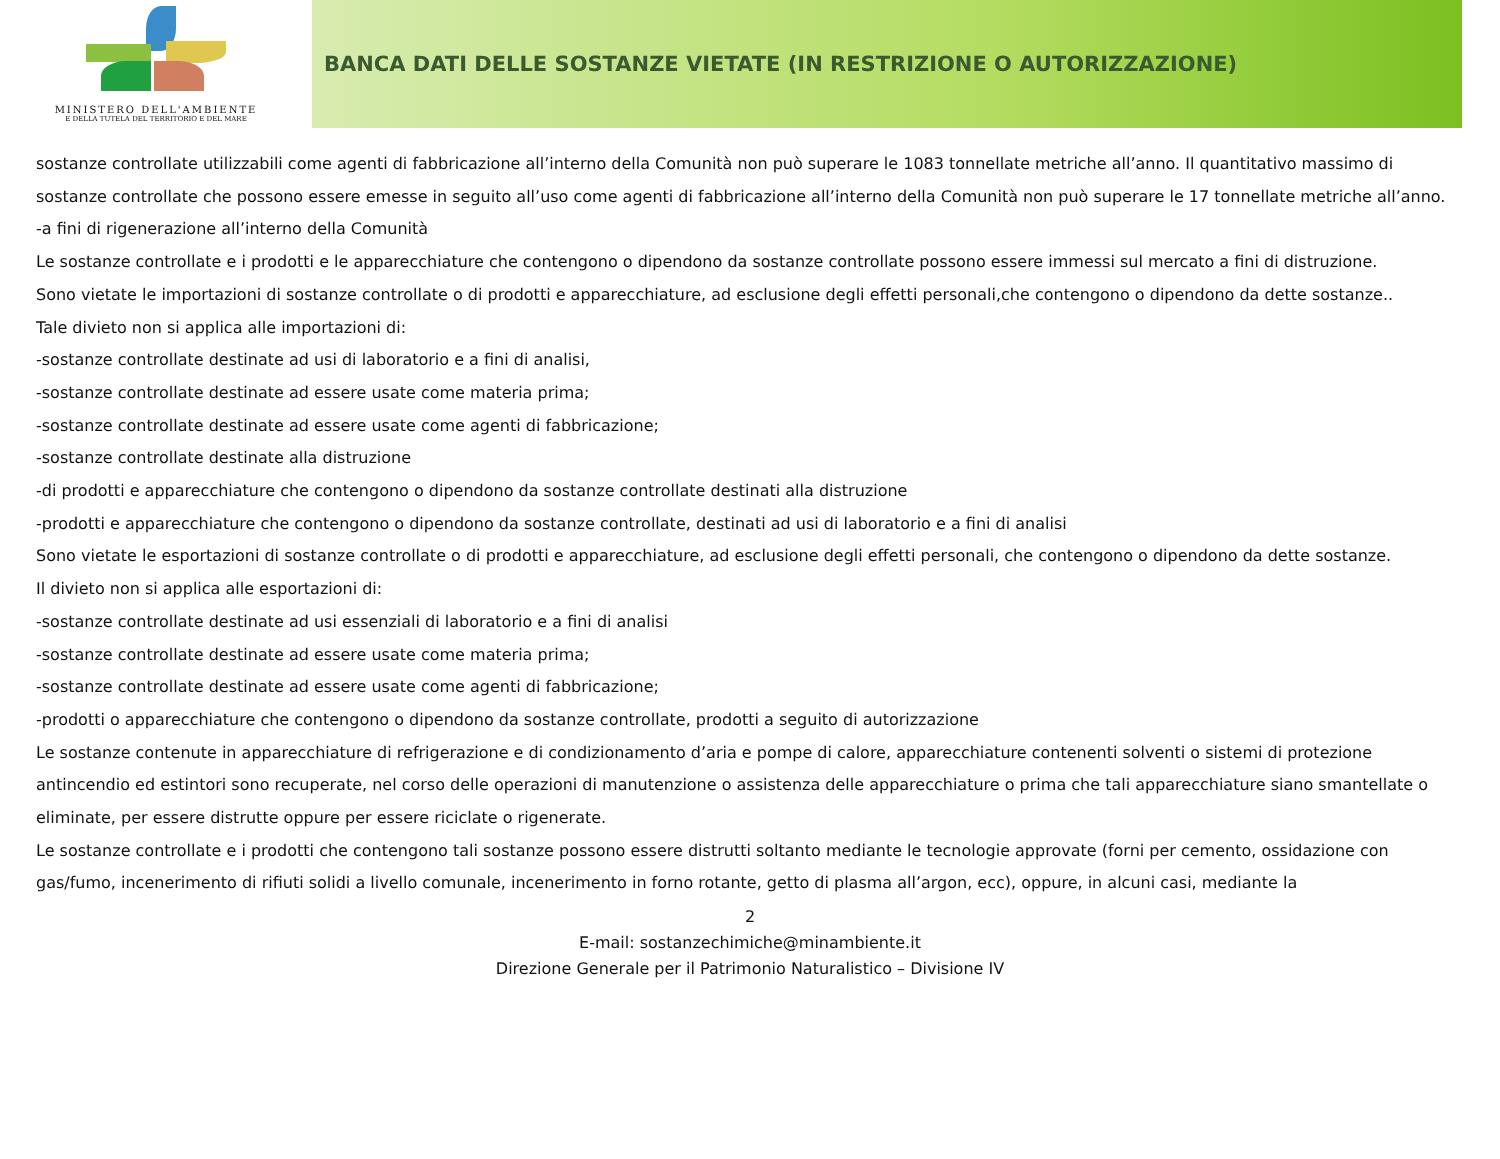MINISTERO DELL'AMBIENTE
E DELLA TUTELA DEL TERRITORIO E DEL MARE
BANCA DATI DELLE SOSTANZE VIETATE (IN RESTRIZIONE O AUTORIZZAZIONE)
sostanze controllate utilizzabili come agenti di fabbricazione all’interno della Comunità non può superare le 1083 tonnellate metriche all’anno. Il quantitativo massimo di sostanze controllate che possono essere emesse in seguito all’uso come agenti di fabbricazione all’interno della Comunità non può superare le 17 tonnellate metriche all’anno.
-a fini di rigenerazione all’interno della Comunità
Le sostanze controllate e i prodotti e le apparecchiature che contengono o dipendono da sostanze controllate possono essere immessi sul mercato a fini di distruzione.
Sono vietate le importazioni di sostanze controllate o di prodotti e apparecchiature, ad esclusione degli effetti personali,che contengono o dipendono da dette sostanze..
Tale divieto non si applica alle importazioni di:
-sostanze controllate destinate ad usi di laboratorio e a fini di analisi,
-sostanze controllate destinate ad essere usate come materia prima;
-sostanze controllate destinate ad essere usate come agenti di fabbricazione;
-sostanze controllate destinate alla distruzione
-di prodotti e apparecchiature che contengono o dipendono da sostanze controllate destinati alla distruzione
-prodotti e apparecchiature che contengono o dipendono da sostanze controllate, destinati ad usi di laboratorio e a fini di analisi
Sono vietate le esportazioni di sostanze controllate o di prodotti e apparecchiature, ad esclusione degli effetti personali, che contengono o dipendono da dette sostanze.
Il divieto non si applica alle esportazioni di:
-sostanze controllate destinate ad usi essenziali di laboratorio e a fini di analisi
-sostanze controllate destinate ad essere usate come materia prima;
-sostanze controllate destinate ad essere usate come agenti di fabbricazione;
-prodotti o apparecchiature che contengono o dipendono da sostanze controllate, prodotti a seguito di autorizzazione
Le sostanze contenute in apparecchiature di refrigerazione e di condizionamento d’aria e pompe di calore, apparecchiature contenenti solventi o sistemi di protezione antincendio ed estintori sono recuperate, nel corso delle operazioni di manutenzione o assistenza delle apparecchiature o prima che tali apparecchiature siano smantellate o eliminate, per essere distrutte oppure per essere riciclate o rigenerate.
Le sostanze controllate e i prodotti che contengono tali sostanze possono essere distrutti soltanto mediante le tecnologie approvate (forni per cemento, ossidazione con gas/fumo, incenerimento di rifiuti solidi a livello comunale, incenerimento in forno rotante, getto di plasma all’argon, ecc), oppure, in alcuni casi, mediante la
2
E-mail: sostanzechimiche@minambiente.it
Direzione Generale per il Patrimonio Naturalistico – Divisione IV